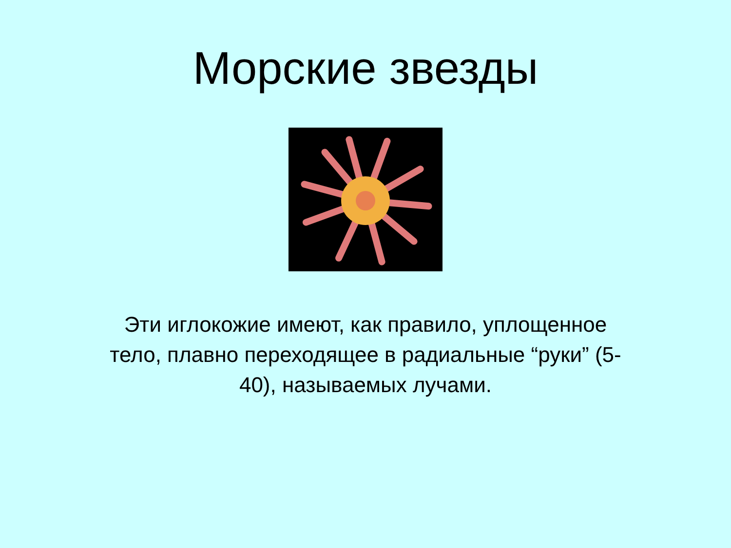Морские звезды
Эти иглокожие имеют, как правило, уплощенное тело, плавно переходящее в радиальные “руки” (5-40), называемых лучами.